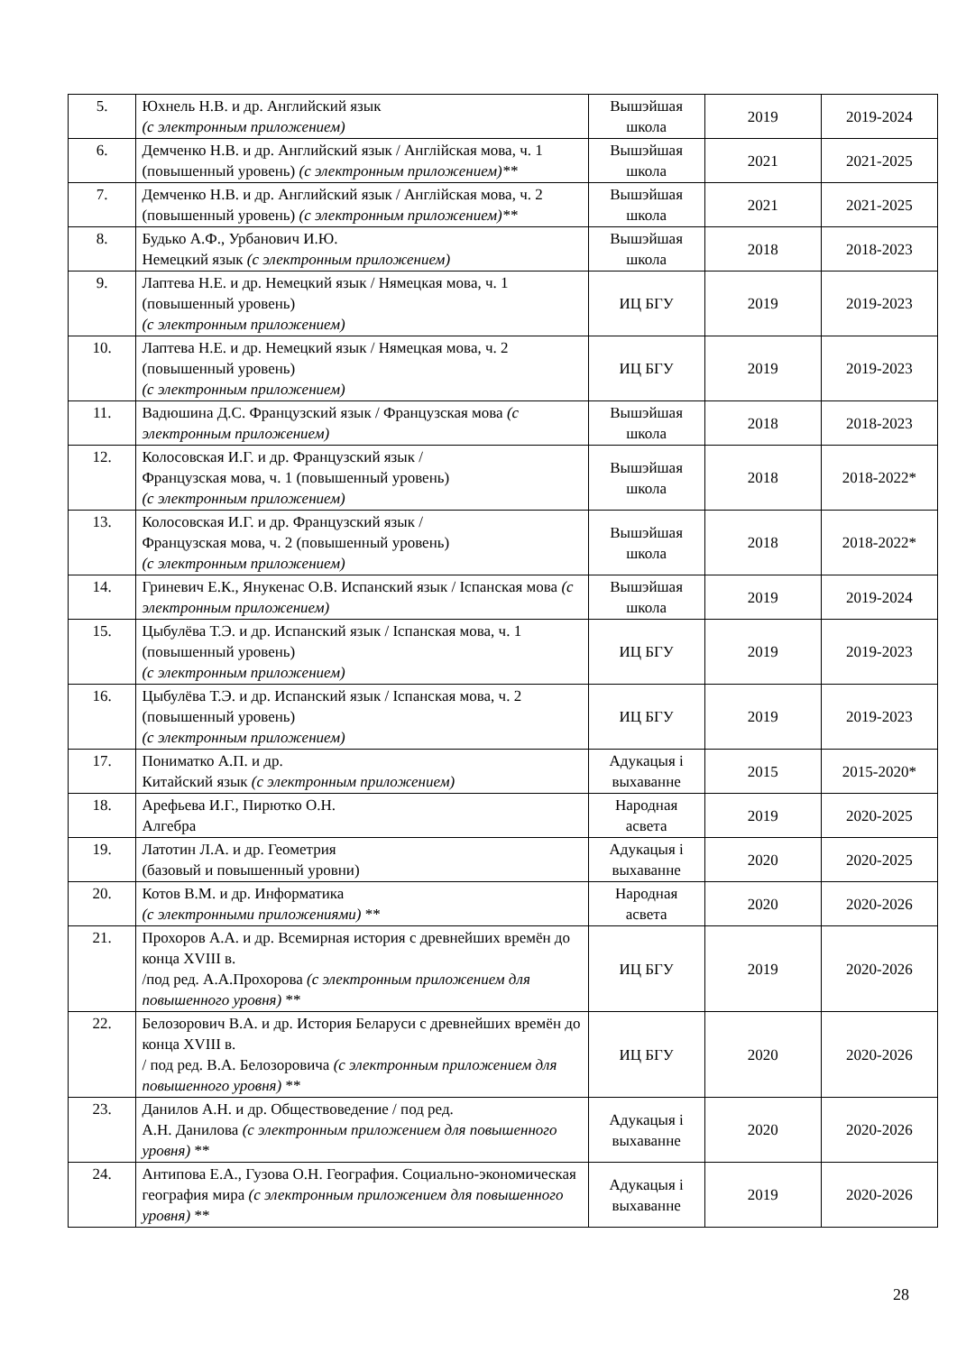| 5. | Юхнель Н.В. и др. Английский язык (с электронным приложением) | Вышэйшая школа | 2019 | 2019-2024 |
| 6. | Демченко Н.В. и др. Английский язык / Англійская мова, ч. 1 (повышенный уровень) (с электронным приложением)** | Вышэйшая школа | 2021 | 2021-2025 |
| 7. | Демченко Н.В. и др. Английский язык / Англійская мова, ч. 2 (повышенный уровень) (с электронным приложением)** | Вышэйшая школа | 2021 | 2021-2025 |
| 8. | Будько А.Ф., Урбанович И.Ю. Немецкий язык (с электронным приложением) | Вышэйшая школа | 2018 | 2018-2023 |
| 9. | Лаптева Н.Е. и др. Немецкий язык / Нямецкая мова, ч. 1 (повышенный уровень) (с электронным приложением) | ИЦ БГУ | 2019 | 2019-2023 |
| 10. | Лаптева Н.Е. и др. Немецкий язык / Нямецкая мова, ч. 2 (повышенный уровень) (с электронным приложением) | ИЦ БГУ | 2019 | 2019-2023 |
| 11. | Вадюшина Д.С. Французский язык / Французская мова (с электронным приложением) | Вышэйшая школа | 2018 | 2018-2023 |
| 12. | Колосовская И.Г. и др. Французский язык / Французская мова, ч. 1 (повышенный уровень) (с электронным приложением) | Вышэйшая школа | 2018 | 2018-2022* |
| 13. | Колосовская И.Г. и др. Французский язык / Французская мова, ч. 2 (повышенный уровень) (с электронным приложением) | Вышэйшая школа | 2018 | 2018-2022* |
| 14. | Гриневич Е.К., Янукенас О.В. Испанский язык / Іспанская мова (с электронным приложением) | Вышэйшая школа | 2019 | 2019-2024 |
| 15. | Цыбулёва Т.Э. и др. Испанский язык / Іспанская мова, ч. 1 (повышенный уровень) (с электронным приложением) | ИЦ БГУ | 2019 | 2019-2023 |
| 16. | Цыбулёва Т.Э. и др. Испанский язык / Іспанская мова, ч. 2 (повышенный уровень) (с электронным приложением) | ИЦ БГУ | 2019 | 2019-2023 |
| 17. | Пониматко А.П. и др. Китайский язык (с электронным приложением) | Адукацыя і выхаванне | 2015 | 2015-2020* |
| 18. | Арефьева И.Г., Пирютко О.Н. Алгебра | Народная асвета | 2019 | 2020-2025 |
| 19. | Латотин Л.А. и др. Геометрия (базовый и повышенный уровни) | Адукацыя і выхаванне | 2020 | 2020-2025 |
| 20. | Котов В.М. и др. Информатика (с электронными приложениями) ** | Народная асвета | 2020 | 2020-2026 |
| 21. | Прохоров А.А. и др. Всемирная история с древнейших времён до конца XVIII в. /под ред. А.А.Прохорова (с электронным приложением для повышенного уровня) ** | ИЦ БГУ | 2019 | 2020-2026 |
| 22. | Белозорович В.А. и др. История Беларуси с древнейших времён до конца XVIII в. / под ред. В.А. Белозоровича (с электронным приложением для повышенного уровня) ** | ИЦ БГУ | 2020 | 2020-2026 |
| 23. | Данилов А.Н. и др. Обществоведение / под ред. А.Н. Данилова (с электронным приложением для повышенного уровня) ** | Адукацыя і выхаванне | 2020 | 2020-2026 |
| 24. | Антипова Е.А., Гузова О.Н. География. Социально-экономическая география мира (с электронным приложением для повышенного уровня) ** | Адукацыя і выхаванне | 2019 | 2020-2026 |
28